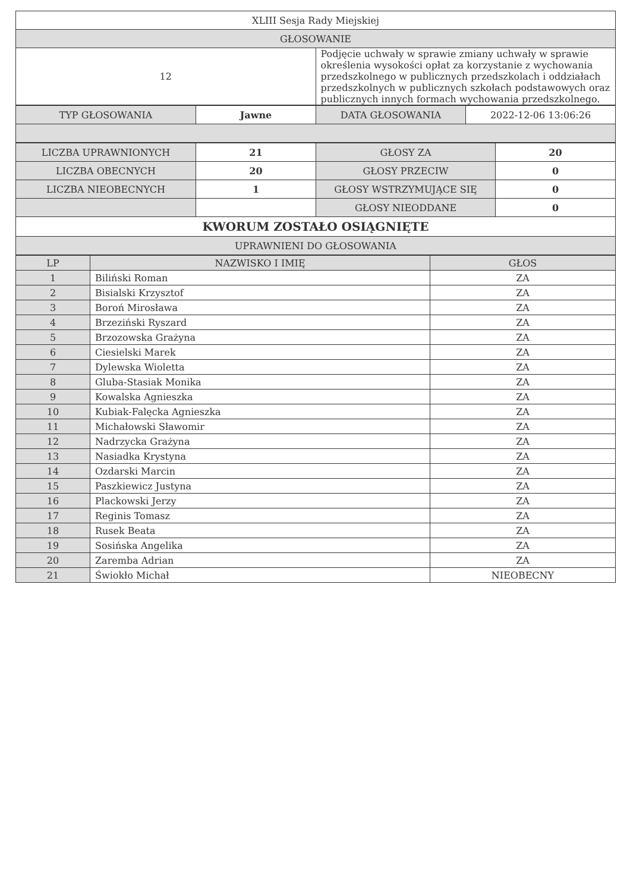| XLIII Sesja Rady Miejskiej | |
| GŁOSOWANIE | |
| 12 | Podjęcie uchwały w sprawie zmiany uchwały w sprawie określenia wysokości opłat za korzystanie z wychowania przedszkolnego w publicznych przedszkolach i oddziałach przedszkolnych w publicznych szkołach podstawowych oraz publicznych innych formach wychowania przedszkolnego. |
| TYP GŁOSOWANIA | Jawne | DATA GŁOSOWANIA | 2022-12-06 13:06:26 |
| LICZBA UPRAWNIONYCH | 21 | GŁOSY ZA | 20 |
| LICZBA OBECNYCH | 20 | GŁOSY PRZECIW | 0 |
| LICZBA NIEOBECNYCH | 1 | GŁOSY WSTRZYMUJĄCE SIĘ | 0 |
| | | GŁOSY NIEODDANE | 0 |
| KWORUM ZOSTAŁO OSIĄGNIĘTE | | | |
| UPRAWNIENI DO GŁOSOWANIA | | | |
| LP | NAZWISKO I IMIĘ | GŁOS |
| --- | --- | --- |
| 1 | Biliński Roman | ZA |
| 2 | Bisialski Krzysztof | ZA |
| 3 | Boroń Mirosława | ZA |
| 4 | Brzeziński Ryszard | ZA |
| 5 | Brzozowska Grażyna | ZA |
| 6 | Ciesielski Marek | ZA |
| 7 | Dylewska Wioletta | ZA |
| 8 | Gluba-Stasiak Monika | ZA |
| 9 | Kowalska Agnieszka | ZA |
| 10 | Kubiak-Falęcka Agnieszka | ZA |
| 11 | Michałowski Sławomir | ZA |
| 12 | Nadrzycka Grażyna | ZA |
| 13 | Nasiadka Krystyna | ZA |
| 14 | Ozdarski Marcin | ZA |
| 15 | Paszkiewicz Justyna | ZA |
| 16 | Plackowski Jerzy | ZA |
| 17 | Reginis Tomasz | ZA |
| 18 | Rusek Beata | ZA |
| 19 | Sosińska Angelika | ZA |
| 20 | Zaremba Adrian | ZA |
| 21 | Świokło Michał | NIEOBECNY |